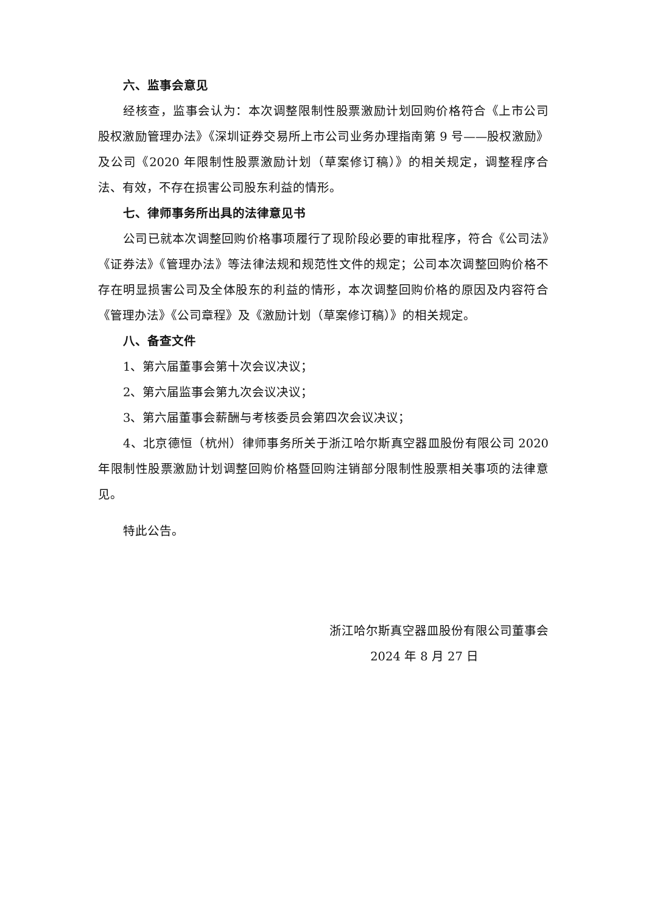六、监事会意见
经核查，监事会认为：本次调整限制性股票激励计划回购价格符合《上市公司股权激励管理办法》《深圳证券交易所上市公司业务办理指南第 9 号——股权激励》及公司《2020 年限制性股票激励计划（草案修订稿）》的相关规定，调整程序合法、有效，不存在损害公司股东利益的情形。
七、律师事务所出具的法律意见书
公司已就本次调整回购价格事项履行了现阶段必要的审批程序，符合《公司法》《证券法》《管理办法》等法律法规和规范性文件的规定；公司本次调整回购价格不存在明显损害公司及全体股东的利益的情形，本次调整回购价格的原因及内容符合《管理办法》《公司章程》及《激励计划（草案修订稿）》的相关规定。
八、备查文件
1、第六届董事会第十次会议决议；
2、第六届监事会第九次会议决议；
3、第六届董事会薪酬与考核委员会第四次会议决议；
4、北京德恒（杭州）律师事务所关于浙江哈尔斯真空器皿股份有限公司 2020 年限制性股票激励计划调整回购价格暨回购注销部分限制性股票相关事项的法律意见。
特此公告。
浙江哈尔斯真空器皿股份有限公司董事会
2024 年 8 月 27 日